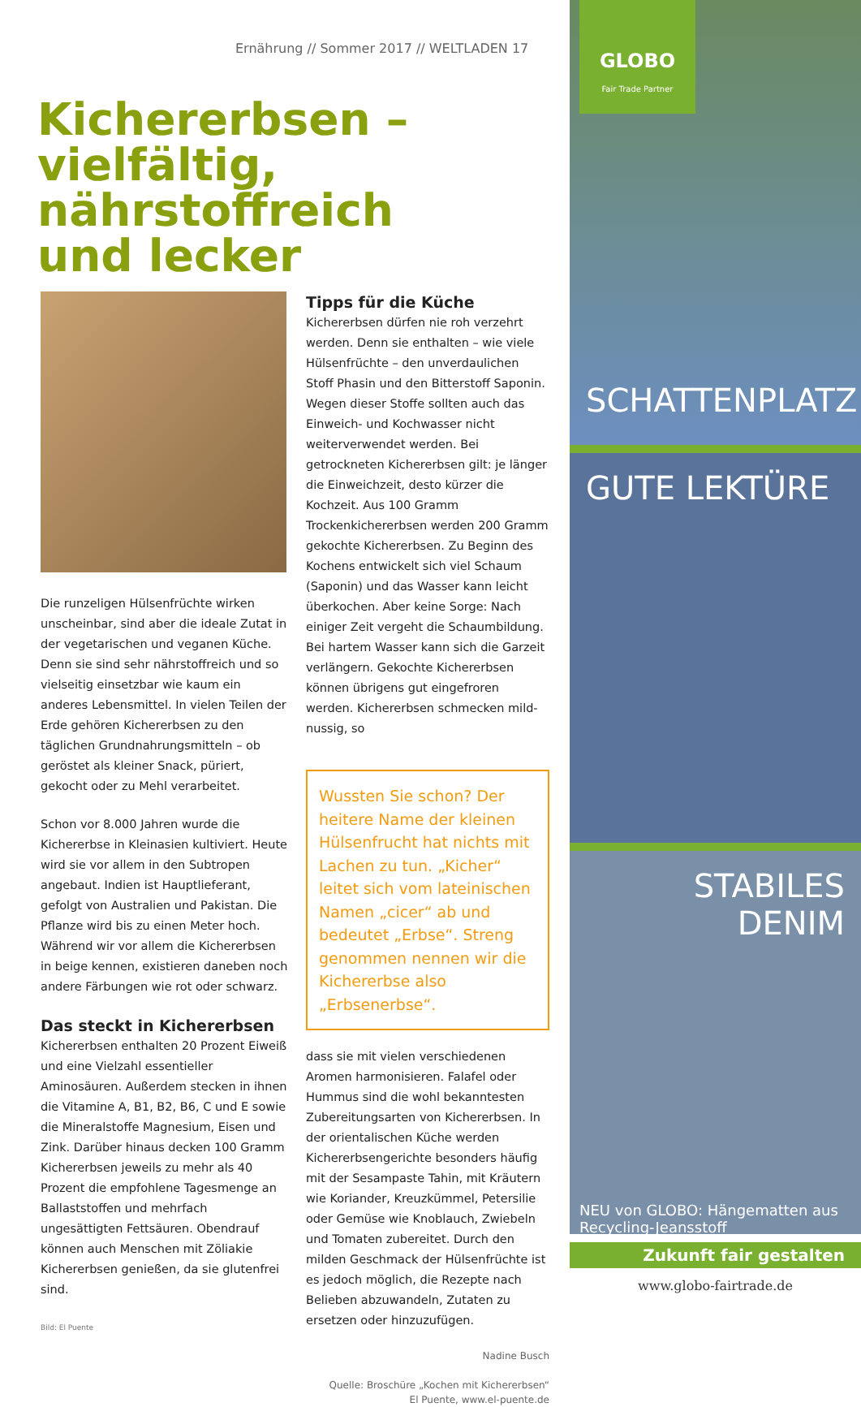Ernährung // Sommer 2017 // WELTLADEN 17
Kichererbsen –
vielfältig, nährstoffreich
und lecker
Die runzeligen Hülsenfrüchte wirken unscheinbar, sind aber die ideale Zutat in der vegetarischen und veganen Küche. Denn sie sind sehr nährstoffreich und so vielseitig einsetzbar wie kaum ein anderes Lebensmittel. In vielen Teilen der Erde gehören Kichererbsen zu den täglichen Grundnahrungsmitteln – ob geröstet als kleiner Snack, püriert, gekocht oder zu Mehl verarbeitet.
Schon vor 8.000 Jahren wurde die Kichererbse in Kleinasien kultiviert. Heute wird sie vor allem in den Subtropen angebaut. Indien ist Hauptlieferant, gefolgt von Australien und Pakistan. Die Pflanze wird bis zu einen Meter hoch. Während wir vor allem die Kichererbsen in beige kennen, existieren daneben noch andere Färbungen wie rot oder schwarz.
Das steckt in Kichererbsen
Kichererbsen enthalten 20 Prozent Eiweiß und eine Vielzahl essentieller Aminosäuren. Außerdem stecken in ihnen die Vitamine A, B1, B2, B6, C und E sowie die Mineralstoffe Magnesium, Eisen und Zink. Darüber hinaus decken 100 Gramm Kichererbsen jeweils zu mehr als 40 Prozent die empfohlene Tagesmenge an Ballaststoffen und mehrfach ungesättigten Fettsäuren. Obendrauf können auch Menschen mit Zöliakie Kichererbsen genießen, da sie glutenfrei sind.
Bild: El Puente
Tipps für die Küche
Kichererbsen dürfen nie roh verzehrt werden. Denn sie enthalten – wie viele Hülsenfrüchte – den unverdaulichen Stoff Phasin und den Bitterstoff Saponin. Wegen dieser Stoffe sollten auch das Einweich- und Kochwasser nicht weiterverwendet werden. Bei getrockneten Kichererbsen gilt: je länger die Einweichzeit, desto kürzer die Kochzeit. Aus 100 Gramm Trockenkichererbsen werden 200 Gramm gekochte Kichererbsen. Zu Beginn des Kochens entwickelt sich viel Schaum (Saponin) und das Wasser kann leicht überkochen. Aber keine Sorge: Nach einiger Zeit vergeht die Schaumbildung. Bei hartem Wasser kann sich die Garzeit verlängern. Gekochte Kichererbsen können übrigens gut eingefroren werden. Kichererbsen schmecken mild-nussig, so
Wussten Sie schon? Der heitere Name der kleinen Hülsenfrucht hat nichts mit Lachen zu tun. „Kicher“ leitet sich vom lateinischen Namen „cicer“ ab und bedeutet „Erbse“. Streng genommen nennen wir die Kichererbse also „Erbsenerbse“.
dass sie mit vielen verschiedenen Aromen harmonisieren. Falafel oder Hummus sind die wohl bekanntesten Zubereitungsarten von Kichererbsen. In der orientalischen Küche werden Kichererbsengerichte besonders häufig mit der Sesampaste Tahin, mit Kräutern wie Koriander, Kreuzkümmel, Petersilie oder Gemüse wie Knoblauch, Zwiebeln und Tomaten zubereitet. Durch den milden Geschmack der Hülsenfrüchte ist es jedoch möglich, die Rezepte nach Belieben abzuwandeln, Zutaten zu ersetzen oder hinzuzufügen.
Nadine Busch
Quelle: Broschüre „Kochen mit Kichererbsen“
El Puente, www.el-puente.de
GLOBO
Fair Trade Partner
SCHATTENPLATZ
GUTE LEKTÜRE
STABILES DENIM
NEU von GLOBO: Hängematten aus Recycling-Jeansstoff
Zukunft fair gestalten
www.globo-fairtrade.de